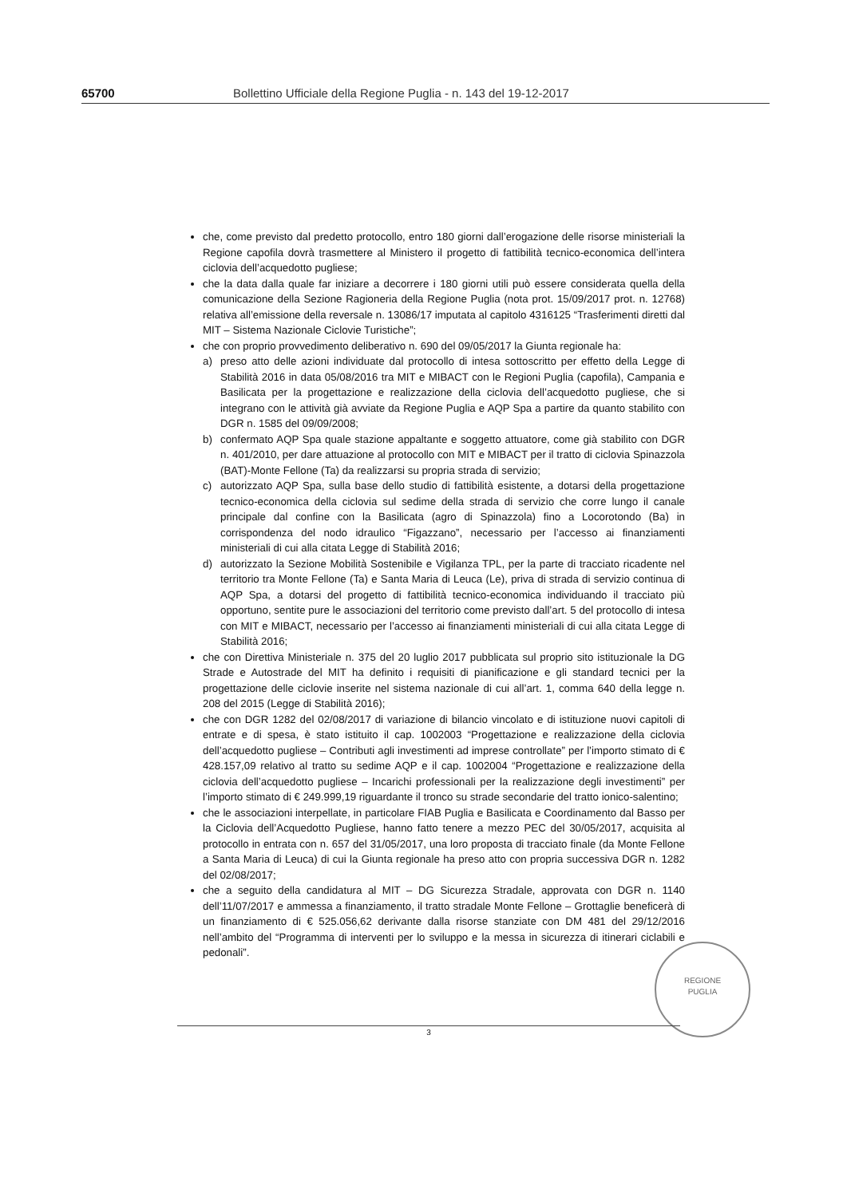65700 Bollettino Ufficiale della Regione Puglia - n. 143 del 19-12-2017
che, come previsto dal predetto protocollo, entro 180 giorni dall’erogazione delle risorse ministeriali la Regione capofila dovrà trasmettere al Ministero il progetto di fattibilità tecnico-economica dell’intera ciclovia dell’acquedotto pugliese;
che la data dalla quale far iniziare a decorrere i 180 giorni utili può essere considerata quella della comunicazione della Sezione Ragioneria della Regione Puglia (nota prot. 15/09/2017 prot. n. 12768) relativa all’emissione della reversale n. 13086/17 imputata al capitolo 4316125 “Trasferimenti diretti dal MIT – Sistema Nazionale Ciclovie Turistiche”;
che con proprio provvedimento deliberativo n. 690 del 09/05/2017 la Giunta regionale ha:
a) preso atto delle azioni individuate dal protocollo di intesa sottoscritto per effetto della Legge di Stabilità 2016 in data 05/08/2016 tra MIT e MIBACT con le Regioni Puglia (capofila), Campania e Basilicata per la progettazione e realizzazione della ciclovia dell’acquedotto pugliese, che si integrano con le attività già avviate da Regione Puglia e AQP Spa a partire da quanto stabilito con DGR n. 1585 del 09/09/2008;
b) confermato AQP Spa quale stazione appaltante e soggetto attuatore, come già stabilito con DGR n. 401/2010, per dare attuazione al protocollo con MIT e MIBACT per il tratto di ciclovia Spinazzola (BAT)-Monte Fellone (Ta) da realizzarsi su propria strada di servizio;
c) autorizzato AQP Spa, sulla base dello studio di fattibilità esistente, a dotarsi della progettazione tecnico-economica della ciclovia sul sedime della strada di servizio che corre lungo il canale principale dal confine con la Basilicata (agro di Spinazzola) fino a Locorotondo (Ba) in corrispondenza del nodo idraulico “Figazzano”, necessario per l’accesso ai finanziamenti ministeriali di cui alla citata Legge di Stabilità 2016;
d) autorizzato la Sezione Mobilità Sostenibile e Vigilanza TPL, per la parte di tracciato ricadente nel territorio tra Monte Fellone (Ta) e Santa Maria di Leuca (Le), priva di strada di servizio continua di AQP Spa, a dotarsi del progetto di fattibilità tecnico-economica individuando il tracciato più opportuno, sentite pure le associazioni del territorio come previsto dall’art. 5 del protocollo di intesa con MIT e MIBACT, necessario per l’accesso ai finanziamenti ministeriali di cui alla citata Legge di Stabilità 2016;
che con Direttiva Ministeriale n. 375 del 20 luglio 2017 pubblicata sul proprio sito istituzionale la DG Strade e Autostrade del MIT ha definito i requisiti di pianificazione e gli standard tecnici per la progettazione delle ciclovie inserite nel sistema nazionale di cui all’art. 1, comma 640 della legge n. 208 del 2015 (Legge di Stabilità 2016);
che con DGR 1282 del 02/08/2017 di variazione di bilancio vincolato e di istituzione nuovi capitoli di entrate e di spesa, è stato istituito il cap. 1002003 “Progettazione e realizzazione della ciclovia dell’acquedotto pugliese – Contributi agli investimenti ad imprese controllate” per l’importo stimato di € 428.157,09 relativo al tratto su sedime AQP e il cap. 1002004 “Progettazione e realizzazione della ciclovia dell’acquedotto pugliese – Incarichi professionali per la realizzazione degli investimenti” per l’importo stimato di € 249.999,19 riguardante il tronco su strade secondarie del tratto ionico-salentino;
che le associazioni interpellate, in particolare FIAB Puglia e Basilicata e Coordinamento dal Basso per la Ciclovia dell’Acquedotto Pugliese, hanno fatto tenere a mezzo PEC del 30/05/2017, acquisita al protocollo in entrata con n. 657 del 31/05/2017, una loro proposta di tracciato finale (da Monte Fellone a Santa Maria di Leuca) di cui la Giunta regionale ha preso atto con propria successiva DGR n. 1282 del 02/08/2017;
che a seguito della candidatura al MIT – DG Sicurezza Stradale, approvata con DGR n. 1140 dell’11/07/2017 e ammessa a finanziamento, il tratto stradale Monte Fellone – Grottaglie beneficerà di un finanziamento di € 525.056,62 derivante dalla risorse stanziate con DM 481 del 29/12/2016 nell’ambito del “Programma di interventi per lo sviluppo e la messa in sicurezza di itinerari ciclabili e pedonali”.
REGIONE
PUGLIA
3